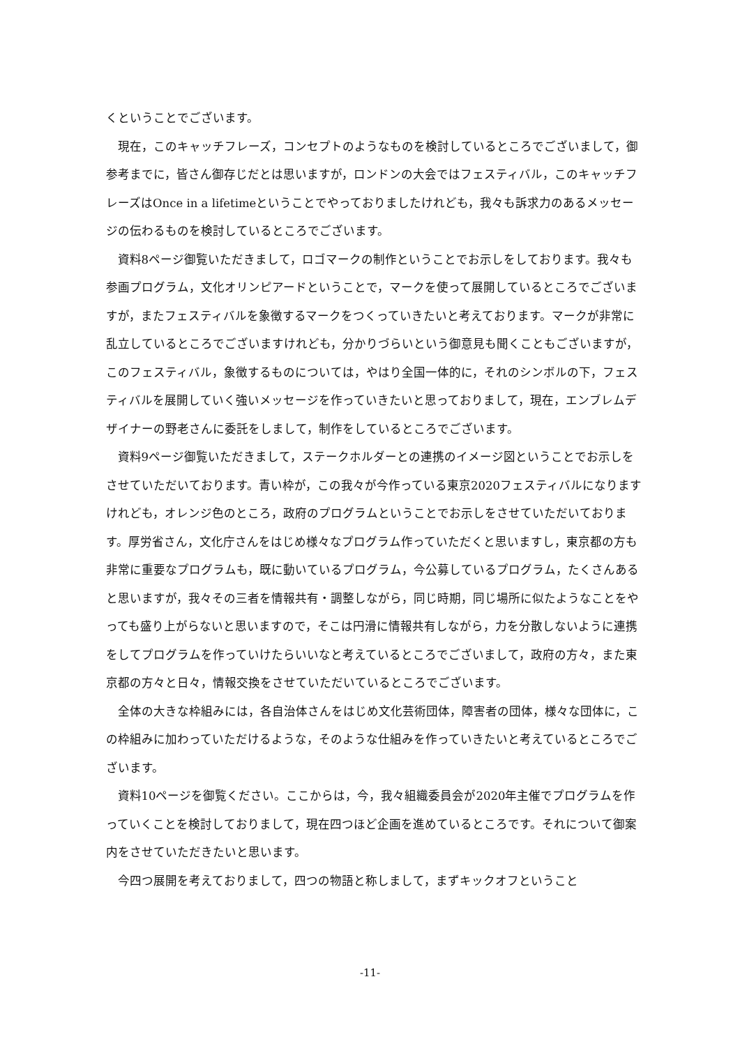くということでございます。
現在，このキャッチフレーズ，コンセプトのようなものを検討しているところでございまして，御参考までに，皆さん御存じだとは思いますが，ロンドンの大会ではフェスティバル，このキャッチフレーズはOnce in a lifetimeということでやっておりましたけれども，我々も訴求力のあるメッセージの伝わるものを検討しているところでございます。
資料8ページ御覧いただきまして，ロゴマークの制作ということでお示しをしております。我々も参画プログラム，文化オリンピアードということで，マークを使って展開しているところでございますが，またフェスティバルを象徴するマークをつくっていきたいと考えております。マークが非常に乱立しているところでございますけれども，分かりづらいという御意見も聞くこともございますが，このフェスティバル，象徴するものについては，やはり全国一体的に，それのシンボルの下，フェスティバルを展開していく強いメッセージを作っていきたいと思っておりまして，現在，エンブレムデザイナーの野老さんに委託をしまして，制作をしているところでございます。
資料9ページ御覧いただきまして，ステークホルダーとの連携のイメージ図ということでお示しをさせていただいております。青い枠が，この我々が今作っている東京2020フェスティバルになりますけれども，オレンジ色のところ，政府のプログラムということでお示しをさせていただいております。厚労省さん，文化庁さんをはじめ様々なプログラム作っていただくと思いますし，東京都の方も非常に重要なプログラムも，既に動いているプログラム，今公募しているプログラム，たくさんあると思いますが，我々その三者を情報共有・調整しながら，同じ時期，同じ場所に似たようなことをやっても盛り上がらないと思いますので，そこは円滑に情報共有しながら，力を分散しないように連携をしてプログラムを作っていけたらいいなと考えているところでございまして，政府の方々，また東京都の方々と日々，情報交換をさせていただいているところでございます。
全体の大きな枠組みには，各自治体さんをはじめ文化芸術団体，障害者の団体，様々な団体に，この枠組みに加わっていただけるような，そのような仕組みを作っていきたいと考えているところでございます。
資料10ページを御覧ください。ここからは，今，我々組織委員会が2020年主催でプログラムを作っていくことを検討しておりまして，現在四つほど企画を進めているところです。それについて御案内をさせていただきたいと思います。
今四つ展開を考えておりまして，四つの物語と称しまして，まずキックオフということ
-11-